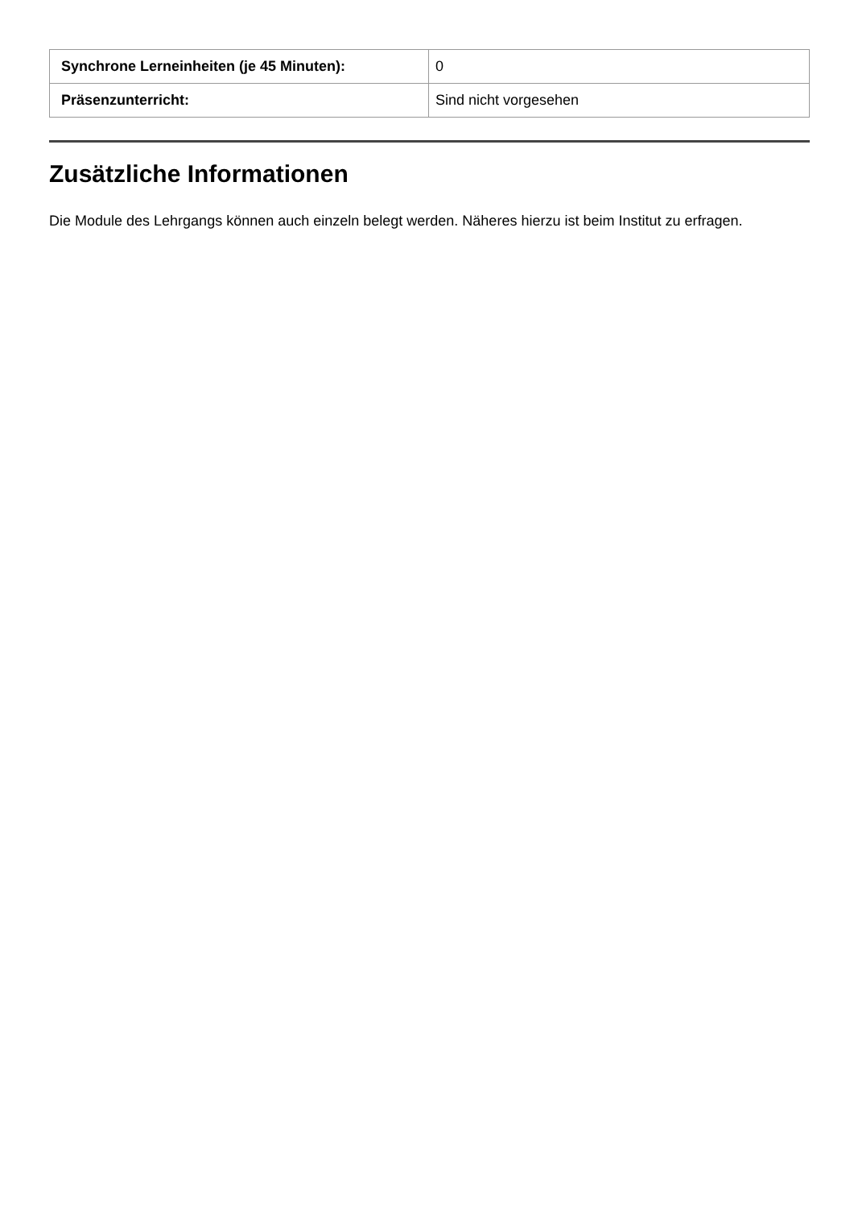| Synchrone Lerneinheiten (je 45 Minuten): | 0 |
| Präsenzunterricht: | Sind nicht vorgesehen |
Zusätzliche Informationen
Die Module des Lehrgangs können auch einzeln belegt werden. Näheres hierzu ist beim Institut zu erfragen.